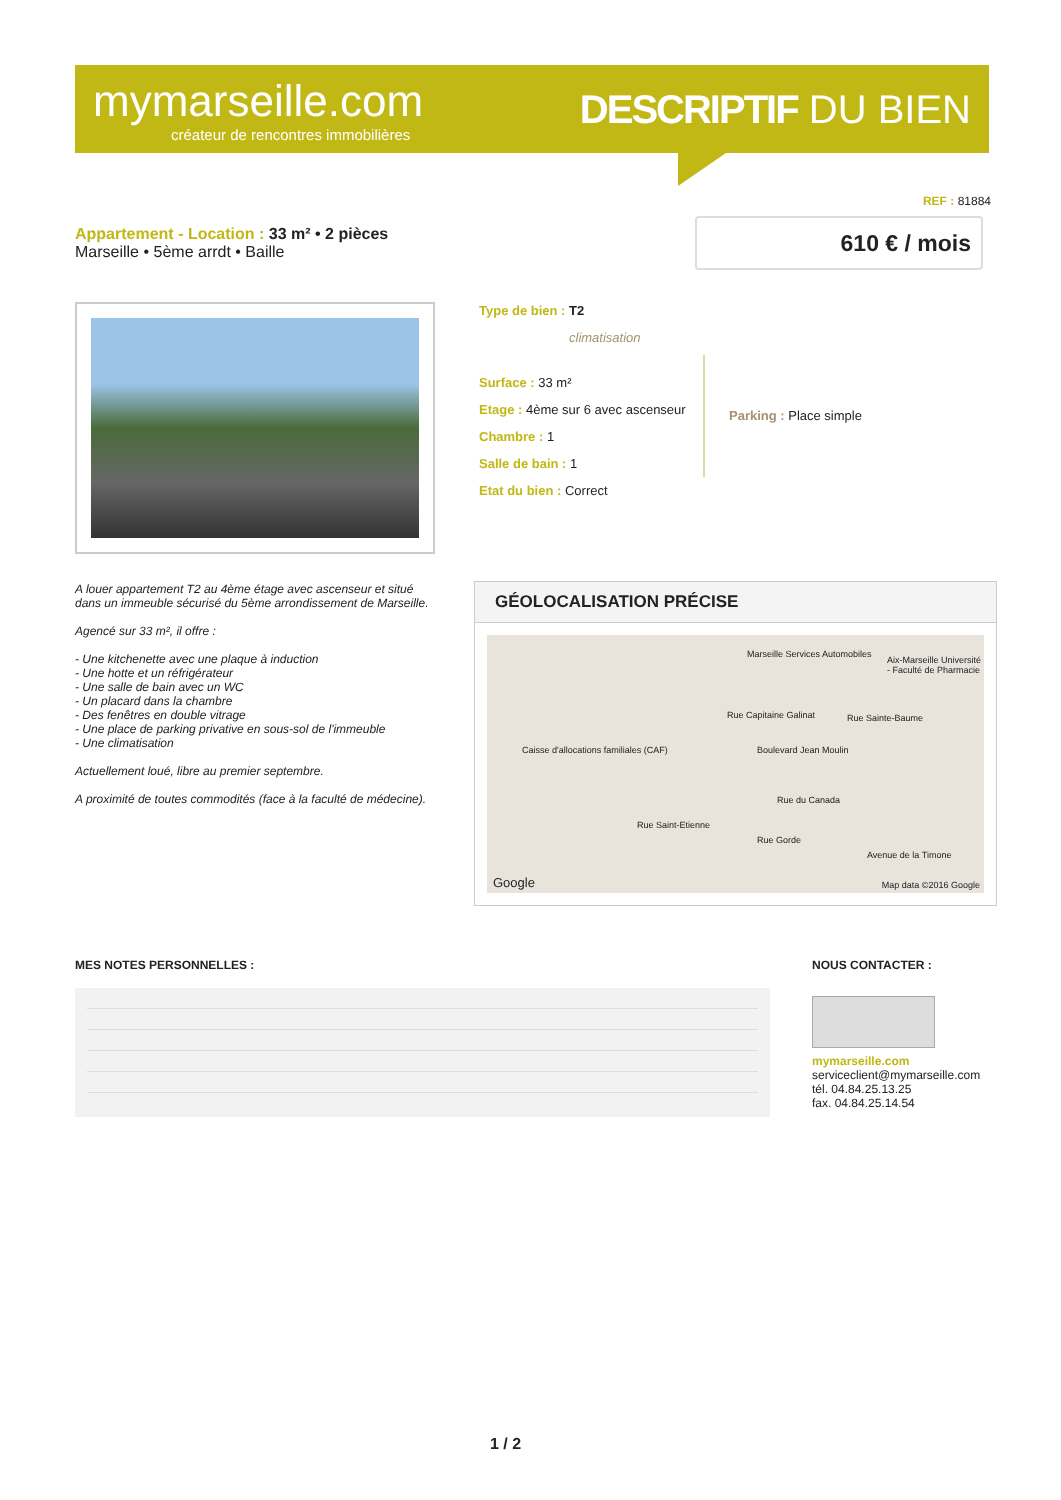mymarseille.com
créateur de rencontres immobilières
DESCRIPTIF DU BIEN
REF : 81884
Appartement - Location : 33 m² • 2 pièces
Marseille • 5ème arrdt • Baille
610 € / mois
Type de bien : T2
climatisation
Surface : 33 m²
Etage : 4ème sur 6 avec ascenseur
Chambre : 1
Salle de bain : 1
Etat du bien : Correct
Parking : Place simple
A louer appartement T2 au 4ème étage avec ascenseur et situé dans un immeuble sécurisé du 5ème arrondissement de Marseille.
Agencé sur 33 m², il offre :
- Une kitchenette avec une plaque à induction
- Une hotte et un réfrigérateur
- Une salle de bain avec un WC
- Un placard dans la chambre
- Des fenêtres en double vitrage
- Une place de parking privative en sous-sol de l'immeuble
- Une climatisation
Actuellement loué, libre au premier septembre.
A proximité de toutes commodités (face à la faculté de médecine).
GÉOLOCALISATION PRÉCISE
Marseille Services Automobiles
Aix-Marseille Université - Faculté de Pharmacie
Rue Sainte-Baume
Caisse d'allocations familiales (CAF) Boulevard Jean Moulin
Rue Capitaine Galinat
Rue du Canada
Rue Saint-Etienne
Rue Gorde
Avenue de la Timone
Google Map data ©2016 Google
MES NOTES PERSONNELLES : NOUS CONTACTER :
mymarseille.com
serviceclient@mymarseille.com
tél. 04.84.25.13.25
fax. 04.84.25.14.54
1 / 2